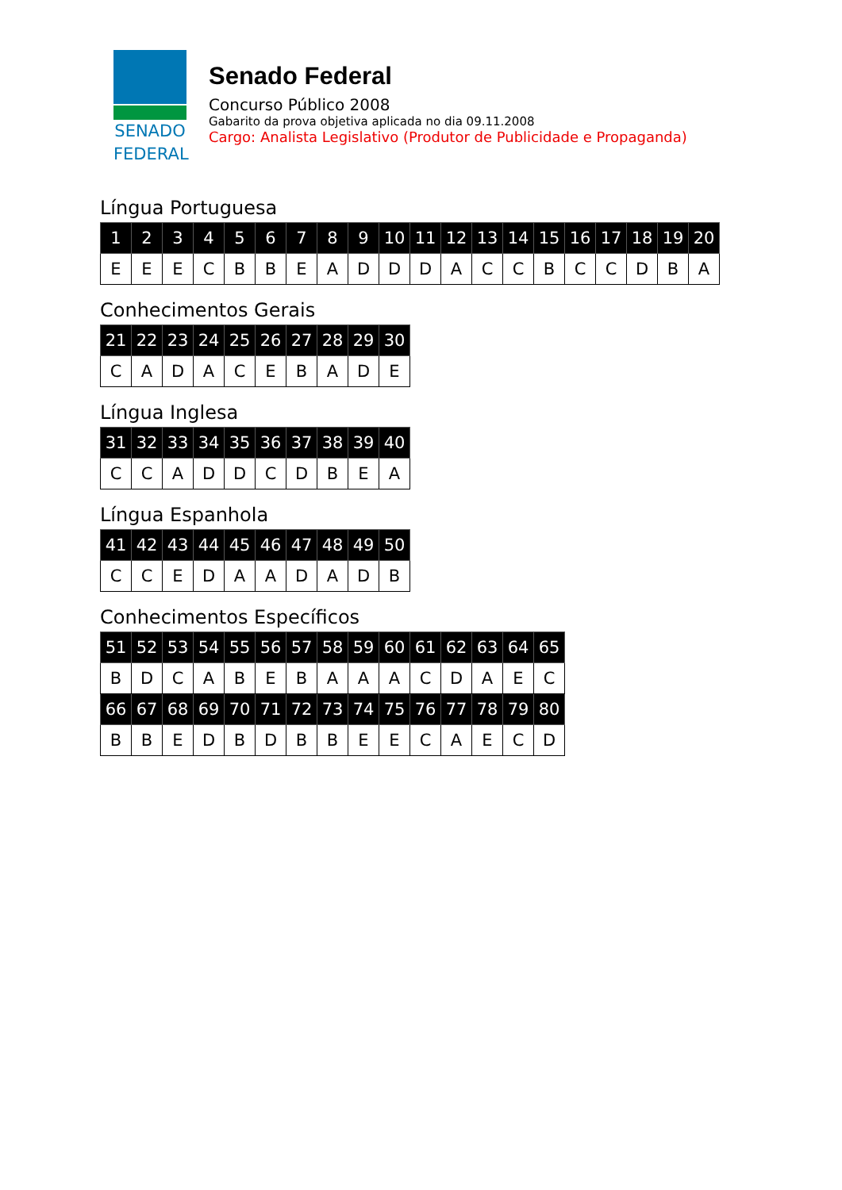SENADO
FEDERAL
Senado Federal
Concurso Público 2008
Gabarito da prova objetiva aplicada no dia 09.11.2008
Cargo: Analista Legislativo (Produtor de Publicidade e Propaganda)
Língua Portuguesa
| 1 | 2 | 3 | 4 | 5 | 6 | 7 | 8 | 9 | 10 | 11 | 12 | 13 | 14 | 15 | 16 | 17 | 18 | 19 | 20 |
| --- | --- | --- | --- | --- | --- | --- | --- | --- | --- | --- | --- | --- | --- | --- | --- | --- | --- | --- | --- |
| E | E | E | C | B | B | E | A | D | D | D | A | C | C | B | C | C | D | B | A |
Conhecimentos Gerais
| 21 | 22 | 23 | 24 | 25 | 26 | 27 | 28 | 29 | 30 |
| --- | --- | --- | --- | --- | --- | --- | --- | --- | --- |
| C | A | D | A | C | E | B | A | D | E |
Língua Inglesa
| 31 | 32 | 33 | 34 | 35 | 36 | 37 | 38 | 39 | 40 |
| --- | --- | --- | --- | --- | --- | --- | --- | --- | --- |
| C | C | A | D | D | C | D | B | E | A |
Língua Espanhola
| 41 | 42 | 43 | 44 | 45 | 46 | 47 | 48 | 49 | 50 |
| --- | --- | --- | --- | --- | --- | --- | --- | --- | --- |
| C | C | E | D | A | A | D | A | D | B |
Conhecimentos Específicos
| 51 | 52 | 53 | 54 | 55 | 56 | 57 | 58 | 59 | 60 | 61 | 62 | 63 | 64 | 65 |
| --- | --- | --- | --- | --- | --- | --- | --- | --- | --- | --- | --- | --- | --- | --- |
| B | D | C | A | B | E | B | A | A | A | C | D | A | E | C |
| 66 | 67 | 68 | 69 | 70 | 71 | 72 | 73 | 74 | 75 | 76 | 77 | 78 | 79 | 80 |
| B | B | E | D | B | D | B | B | E | E | C | A | E | C | D |